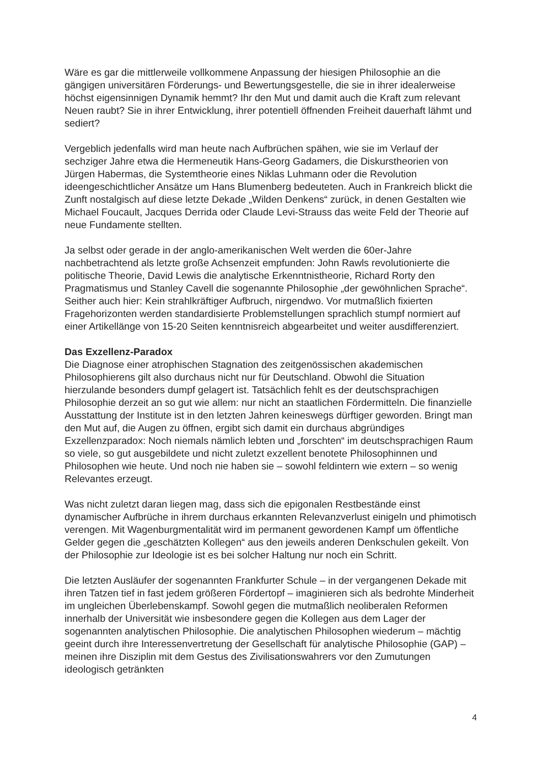Wäre es gar die mittlerweile vollkommene Anpassung der hiesigen Philosophie an die gängigen universitären Förderungs- und Bewertungsgestelle, die sie in ihrer idealerweise höchst eigensinnigen Dynamik hemmt? Ihr den Mut und damit auch die Kraft zum relevant Neuen raubt? Sie in ihrer Entwicklung, ihrer potentiell öffnenden Freiheit dauerhaft lähmt und sediert?
Vergeblich jedenfalls wird man heute nach Aufbrüchen spähen, wie sie im Verlauf der sechziger Jahre etwa die Hermeneutik Hans-Georg Gadamers, die Diskurstheorien von Jürgen Habermas, die Systemtheorie eines Niklas Luhmann oder die Revolution ideengeschichtlicher Ansätze um Hans Blumenberg bedeuteten. Auch in Frankreich blickt die Zunft nostalgisch auf diese letzte Dekade „Wilden Denkens“ zurück, in denen Gestalten wie Michael Foucault, Jacques Derrida oder Claude Levi-Strauss das weite Feld der Theorie auf neue Fundamente stellten.
Ja selbst oder gerade in der anglo-amerikanischen Welt werden die 60er-Jahre nachbetrachtend als letzte große Achsenzeit empfunden: John Rawls revolutionierte die politische Theorie, David Lewis die analytische Erkenntnistheorie, Richard Rorty den Pragmatismus und Stanley Cavell die sogenannte Philosophie „der gewöhnlichen Sprache“. Seither auch hier: Kein strahlkräftiger Aufbruch, nirgendwo. Vor mutmaßlich fixierten Fragehorizonten werden standardisierte Problemstellungen sprachlich stumpf normiert auf einer Artikellänge von 15-20 Seiten kenntnisreich abgearbeitet und weiter ausdifferenziert.
Das Exzellenz-Paradox
Die Diagnose einer atrophischen Stagnation des zeitgenössischen akademischen Philosophierens gilt also durchaus nicht nur für Deutschland. Obwohl die Situation hierzulande besonders dumpf gelagert ist. Tatsächlich fehlt es der deutschsprachigen Philosophie derzeit an so gut wie allem: nur nicht an staatlichen Fördermitteln. Die finanzielle Ausstattung der Institute ist in den letzten Jahren keineswegs dürftiger geworden. Bringt man den Mut auf, die Augen zu öffnen, ergibt sich damit ein durchaus abgründiges Exzellenzparadox: Noch niemals nämlich lebten und „forschten“ im deutschsprachigen Raum so viele, so gut ausgebildete und nicht zuletzt exzellent benotete Philosophinnen und Philosophen wie heute. Und noch nie haben sie – sowohl feldintern wie extern – so wenig Relevantes erzeugt.
Was nicht zuletzt daran liegen mag, dass sich die epigonalen Restbestände einst dynamischer Aufbrüche in ihrem durchaus erkannten Relevanzverlust einigeln und phimotisch verengen. Mit Wagenburgmentalität wird im permanent gewordenen Kampf um öffentliche Gelder gegen die „geschätzten Kollegen“ aus den jeweils anderen Denkschulen gekeilt. Von der Philosophie zur Ideologie ist es bei solcher Haltung nur noch ein Schritt.
Die letzten Ausläufer der sogenannten Frankfurter Schule – in der vergangenen Dekade mit ihren Tatzen tief in fast jedem größeren Fördertopf – imaginieren sich als bedrohte Minderheit im ungleichen Überlebenskampf. Sowohl gegen die mutmaßlich neoliberalen Reformen innerhalb der Universität wie insbesondere gegen die Kollegen aus dem Lager der sogenannten analytischen Philosophie. Die analytischen Philosophen wiederum – mächtig geeint durch ihre Interessenvertretung der Gesellschaft für analytische Philosophie (GAP) – meinen ihre Disziplin mit dem Gestus des Zivilisationswahrers vor den Zumutungen ideologisch getränkten
4